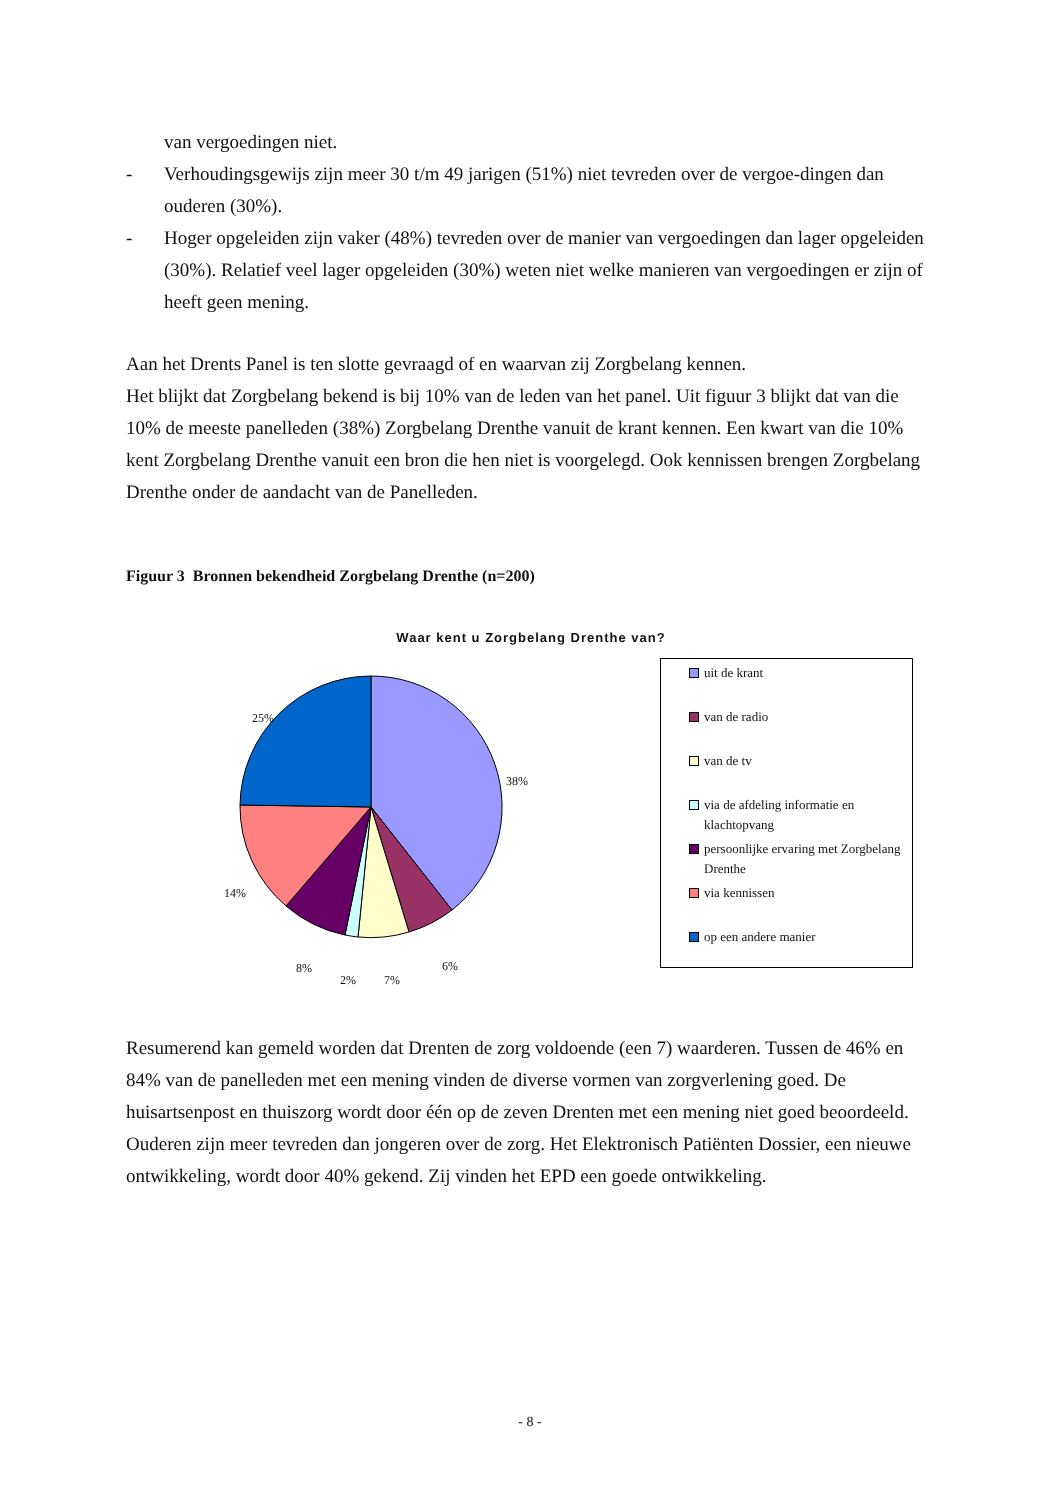van vergoedingen niet.
- Verhoudingsgewijs zijn meer 30 t/m 49 jarigen (51%) niet tevreden over de vergoe-dingen dan ouderen (30%).
- Hoger opgeleiden zijn vaker (48%) tevreden over de manier van vergoedingen dan lager opgeleiden (30%). Relatief veel lager opgeleiden (30%) weten niet welke manieren van vergoedingen er zijn of heeft geen mening.
Aan het Drents Panel is ten slotte gevraagd of en waarvan zij Zorgbelang kennen.
Het blijkt dat Zorgbelang bekend is bij 10% van de leden van het panel. Uit figuur 3 blijkt dat van die 10% de meeste panelleden (38%) Zorgbelang Drenthe vanuit de krant kennen. Een kwart van die 10% kent Zorgbelang Drenthe vanuit een bron die hen niet is voorgelegd. Ook kennissen brengen Zorgbelang Drenthe onder de aandacht van de Panelleden.
Figuur 3 Bronnen bekendheid Zorgbelang Drenthe (n=200)
Waar kent u Zorgbelang Drenthe van?
25%
38%
14%
8%
2% 7%
6%
uit de krant
van de radio
van de tv
via de afdeling informatie en klachtopvang
persoonlijke ervaring met Zorgbelang Drenthe
via kennissen
op een andere manier
Resumerend kan gemeld worden dat Drenten de zorg voldoende (een 7) waarderen. Tussen de 46% en 84% van de panelleden met een mening vinden de diverse vormen van zorgverlening goed. De huisartsenpost en thuiszorg wordt door één op de zeven Drenten met een mening niet goed beoordeeld. Ouderen zijn meer tevreden dan jongeren over de zorg. Het Elektronisch Patiënten Dossier, een nieuwe ontwikkeling, wordt door 40% gekend. Zij vinden het EPD een goede ontwikkeling.
- 8 -